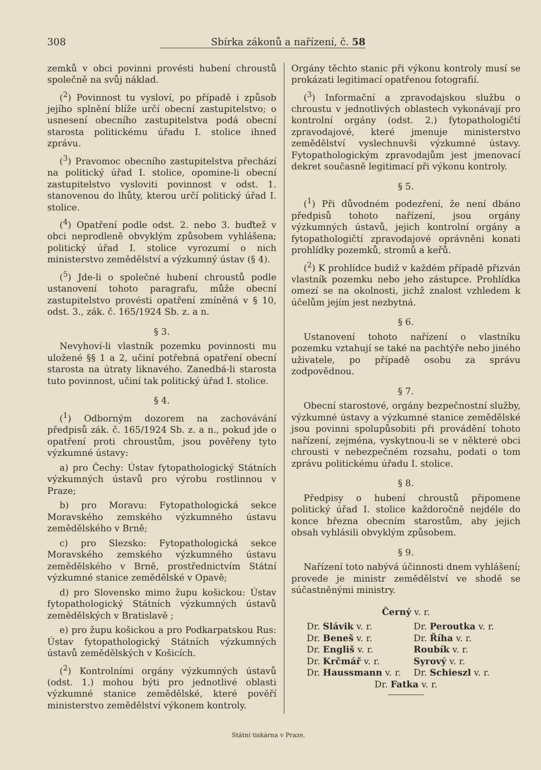308 Sbírka zákonů a nařízení, č. 58
zemků v obci povinni provésti hubení chroustů společně na svůj náklad.
(<sup>2</sup>) Povinnost tu vysloví, po případě i způsob jejího splnění blíže určí obecní zastupitelstvo; o usnesení obecního zastupitelstva podá obecní starosta politickému úřadu I. stolice ihned zprávu.
(<sup>3</sup>) Pravomoc obecního zastupitelstva přechází na politický úřad I. stolice, opomine-li obecní zastupitelstvo vysloviti povinnost v odst. 1. stanovenou do lhůty, kterou určí politický úřad I. stolice.
(<sup>4</sup>) Opatření podle odst. 2. nebo 3. buďtež v obci neprodleně obvyklým způsobem vyhlášena; politický úřad I. stolice vyrozumí o nich ministerstvo zemědělství a výzkumný ústav (§ 4).
(<sup>5</sup>) Jde-li o společné hubení chroustů podle ustanovení tohoto paragrafu, může obecní zastupitelstvo provésti opatření zmíněná v § 10, odst. 3., zák. č. 165/1924 Sb. z. a n.
§ 3.
Nevyhoví-li vlastník pozemku povinnosti mu uložené §§ 1 a 2, učiní potřebná opatření obecní starosta na útraty liknavého. Zanedbá-li starosta tuto povinnost, učiní tak politický úřad I. stolice.
§ 4.
(<sup>1</sup>) Odborným dozorem na zachovávání předpisů zák. č. 165/1924 Sb. z. a n., pokud jde o opatření proti chroustům, jsou pověřeny tyto výzkumné ústavy:
a) pro Čechy: Ústav fytopathologický Státních výzkumných ústavů pro výrobu rostlinnou v Praze;
b) pro Moravu: Fytopathologická sekce Moravského zemského výzkumného ústavu zemědělského v Brně;
c) pro Slezsko: Fytopathologická sekce Moravského zemského výzkumného ústavu zemědělského v Brně, prostřednictvím Státní výzkumné stanice zemědělské v Opavě;
d) pro Slovensko mimo župu košickou: Ústav fytopathologický Státních výzkumných ústavů zemědělských v Bratislavě ;
e) pro župu košickou a pro Podkarpatskou Rus: Ústav fytopathologický Státních výzkumných ústavů zemědělských v Košicích.
(<sup>2</sup>) Kontrolními orgány výzkumných ústavů (odst. 1.) mohou býti pro jednotlivé oblasti výzkumné stanice zemědělské, které pověří ministerstvo zemědělství výkonem kontroly.
Orgány těchto stanic při výkonu kontroly musí se prokázati legitimací opatřenou fotografií.
(<sup>3</sup>) Informační a zpravodajskou službu o chroustu v jednotlivých oblastech vykonávají pro kontrolní orgány (odst. 2.) fytopathologičtí zpravodajové, které jmenuje ministerstvo zemědělství vyslechnuvši výzkumné ústavy. Fytopathologickým zpravodajům jest jmenovací dekret současně legitimací při výkonu kontroly.
§ 5.
(<sup>1</sup>) Při důvodném podezření, že není dbáno předpisů tohoto nařízení, jsou orgány výzkumných ústavů, jejich kontrolní orgány a fytopathologičtí zpravodajové oprávněni konati prohlídky pozemků, stromů a keřů.
(<sup>2</sup>) K prohlídce budiž v každém případě přizván vlastník pozemku nebo jeho zástupce. Prohlídka omezí se na okolnosti, jichž znalost vzhledem k účelům jejím jest nezbytná.
§ 6.
Ustanovení tohoto nařízení o vlastníku pozemku vztahují se také na pachtýře nebo jiného uživatele, po případě osobu za správu zodpovědnou.
§ 7.
Obecní starostové, orgány bezpečnostní služby, výzkumné ústavy a výzkumné stanice zemědělské jsou povinni spolupůsobiti při provádění tohoto nařízení, zejména, vyskytnou-li se v některé obci chrousti v nebezpečném rozsahu, podati o tom zprávu politickému úřadu I. stolice.
§ 8.
Předpisy o hubení chroustů připomene politický úřad I. stolice každoročně nejdéle do konce března obecním starostům, aby jejich obsah vyhlásili obvyklým způsobem.
§ 9.
Nařízení toto nabývá účinnosti dnem vyhlášení; provede je ministr zemědělství ve shodě se súčastněnými ministry.
Černý v. r.
Dr. Slávik v. r.
Dr. Peroutka v. r.
Dr. Beneš v. r.
Dr. Říha v. r.
Dr. Engliš v. r.
Roubík v. r.
Dr. Krčmář v. r.
Syrový v. r.
Dr. Haussmann v. r.
Dr. Schieszl v. r.
Dr. Fatka v. r.
Státní tiskárna v Praze.